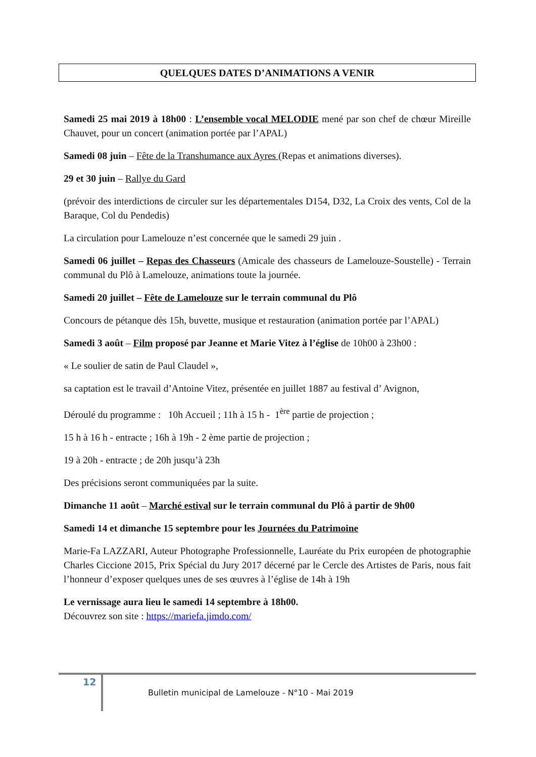QUELQUES DATES D’ANIMATIONS A VENIR
Samedi 25 mai 2019 à 18h00 : L’ensemble vocal MELODIE mené par son chef de chœur Mireille Chauvet, pour un concert (animation portée par l’APAL)
Samedi 08 juin – Fête de la Transhumance aux Ayres (Repas et animations diverses).
29 et 30 juin – Rallye du Gard
(prévoir des interdictions de circuler sur les départementales D154, D32, La Croix des vents, Col de la Baraque, Col du Pendedis)
La circulation pour Lamelouze n’est concernée que le samedi 29 juin .
Samedi 06 juillet – Repas des Chasseurs (Amicale des chasseurs de Lamelouze-Soustelle) - Terrain communal du Plô à Lamelouze, animations toute la journée.
Samedi 20 juillet – Fête de Lamelouze sur le terrain communal du Plô
Concours de pétanque dès 15h, buvette, musique et restauration (animation portée par l’APAL)
Samedi 3 août – Film proposé par Jeanne et Marie Vitez à l’église de 10h00 à 23h00 :
« Le soulier de satin de Paul Claudel »,
sa captation est le travail d’Antoine Vitez, présentée en juillet 1887 au festival d’ Avignon,
Déroulé du programme : 10h Accueil ; 11h à 15 h - 1<sup>ère</sup> partie de projection ;
15 h à 16 h - entracte ; 16h à 19h - 2 ème partie de projection ;
19 à 20h - entracte ; de 20h jusqu’à 23h
Des précisions seront communiquées par la suite.
Dimanche 11 août – Marché estival sur le terrain communal du Plô à partir de 9h00
Samedi 14 et dimanche 15 septembre pour les Journées du Patrimoine
Marie-Fa LAZZARI, Auteur Photographe Professionnelle, Lauréate du Prix européen de photographie Charles Ciccione 2015, Prix Spécial du Jury 2017 décerné par le Cercle des Artistes de Paris, nous fait l’honneur d’exposer quelques unes de ses œuvres à l’église de 14h à 19h
Le vernissage aura lieu le samedi 14 septembre à 18h00.
Découvrez son site : https://mariefa.jimdo.com/
12
Bulletin municipal de Lamelouze - N°10 - Mai 2019